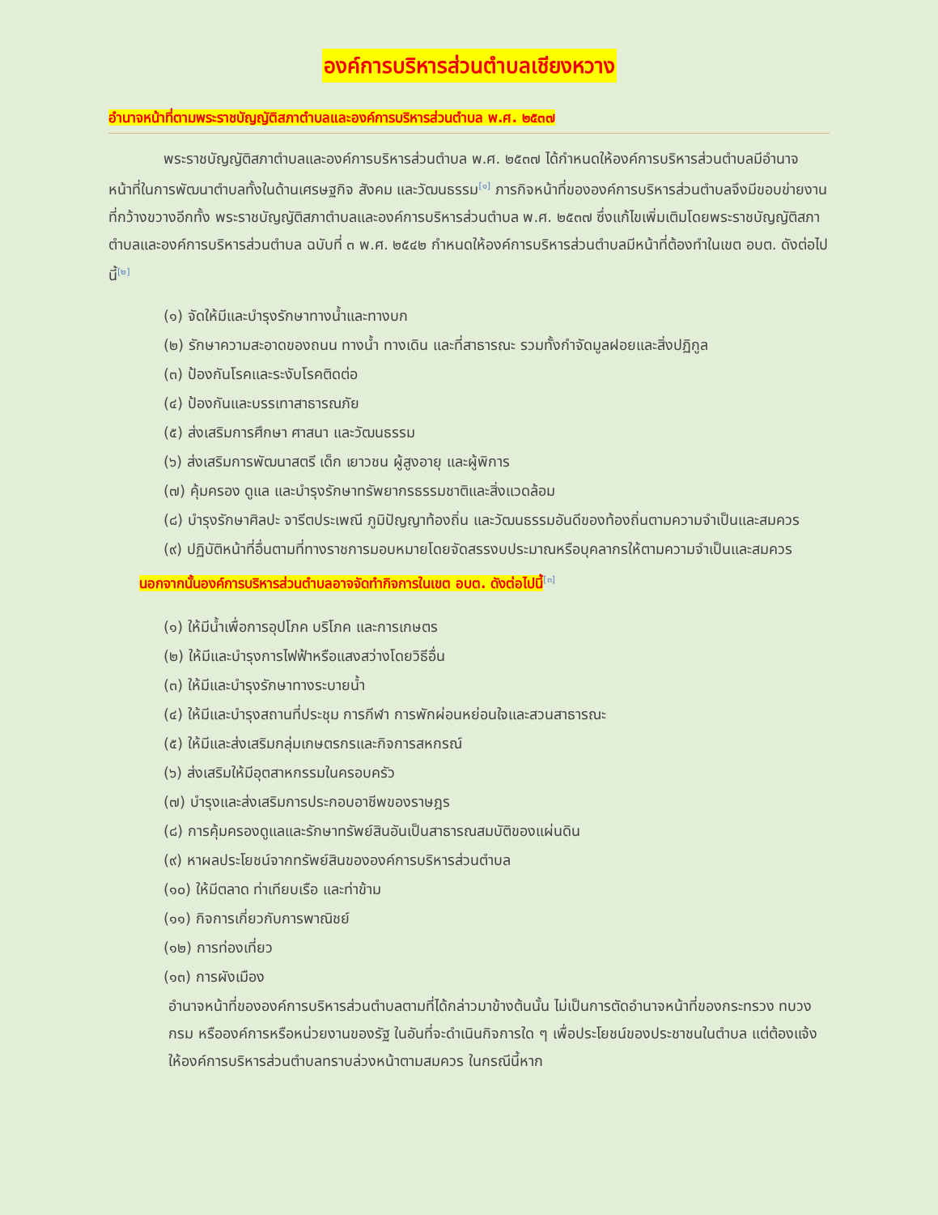องค์การบริหารส่วนตำบลเชียงหวาง
อำนาจหน้าที่ตามพระราชบัญญัติสภาตำบลและองค์การบริหารส่วนตำบล พ.ศ. ๒๕๓๗
พระราชบัญญัติสภาตำบลและองค์การบริหารส่วนตำบล พ.ศ. ๒๕๓๗ ได้กำหนดให้องค์การบริหารส่วนตำบลมีอำนาจหน้าที่ในการพัฒนาตำบลทั้งในด้านเศรษฐกิจ สังคม และวัฒนธรรม<sup>[๑]</sup> ภารกิจหน้าที่ขององค์การบริหารส่วนตำบลจึงมีขอบข่ายงานที่กว้างขวางอีกทั้ง พระราชบัญญัติสภาตำบลและองค์การบริหารส่วนตำบล พ.ศ. ๒๕๓๗ ซึ่งแก้ไขเพิ่มเติมโดยพระราชบัญญัติสภาตำบลและองค์การบริหารส่วนตำบล ฉบับที่ ๓ พ.ศ. ๒๕๔๒ กำหนดให้องค์การบริหารส่วนตำบลมีหน้าที่ต้องทำในเขต อบต. ดังต่อไปนี้<sup>[๒]</sup>
(๑) จัดให้มีและบำรุงรักษาทางน้ำและทางบก
(๒) รักษาความสะอาดของถนน ทางน้ำ ทางเดิน และที่สาธารณะ รวมทั้งกำจัดมูลฝอยและสิ่งปฏิกูล
(๓) ป้องกันโรคและระงับโรคติดต่อ
(๔) ป้องกันและบรรเทาสาธารณภัย
(๕) ส่งเสริมการศึกษา ศาสนา และวัฒนธรรม
(๖) ส่งเสริมการพัฒนาสตรี เด็ก เยาวชน ผู้สูงอายุ และผู้พิการ
(๗) คุ้มครอง ดูแล และบำรุงรักษาทรัพยากรธรรมชาติและสิ่งแวดล้อม
(๘) บำรุงรักษาศิลปะ จารีตประเพณี ภูมิปัญญาท้องถิ่น และวัฒนธรรมอันดีของท้องถิ่นตามความจำเป็นและสมควร
(๙) ปฏิบัติหน้าที่อื่นตามที่ทางราชการมอบหมายโดยจัดสรรงบประมาณหรือบุคลากรให้ตามความจำเป็นและสมควร
นอกจากนั้นองค์การบริหารส่วนตำบลอาจจัดทำกิจการในเขต อบต. ดังต่อไปนี้<sup>[๓]</sup>
(๑) ให้มีน้ำเพื่อการอุปโภค บริโภค และการเกษตร
(๒) ให้มีและบำรุงการไฟฟ้าหรือแสงสว่างโดยวิธีอื่น
(๓) ให้มีและบำรุงรักษาทางระบายน้ำ
(๔) ให้มีและบำรุงสถานที่ประชุม การกีฬา การพักผ่อนหย่อนใจและสวนสาธารณะ
(๕) ให้มีและส่งเสริมกลุ่มเกษตรกรและกิจการสหกรณ์
(๖) ส่งเสริมให้มีอุตสาหกรรมในครอบครัว
(๗) บำรุงและส่งเสริมการประกอบอาชีพของราษฎร
(๘) การคุ้มครองดูแลและรักษาทรัพย์สินอันเป็นสาธารณสมบัติของแผ่นดิน
(๙) หาผลประโยชน์จากทรัพย์สินขององค์การบริหารส่วนตำบล
(๑๐) ให้มีตลาด ท่าเทียบเรือ และท่าข้าม
(๑๑) กิจการเกี่ยวกับการพาณิชย์
(๑๒) การท่องเที่ยว
(๑๓) การผังเมือง
อำนาจหน้าที่ขององค์การบริหารส่วนตำบลตามที่ได้กล่าวมาข้างต้นนั้น ไม่เป็นการตัดอำนาจหน้าที่ของกระทรวง ทบวง กรม หรือองค์การหรือหน่วยงานของรัฐ ในอันที่จะดำเนินกิจการใด ๆ เพื่อประโยชน์ของประชาชนในตำบล แต่ต้องแจ้งให้องค์การบริหารส่วนตำบลทราบล่วงหน้าตามสมควร ในกรณีนี้หาก